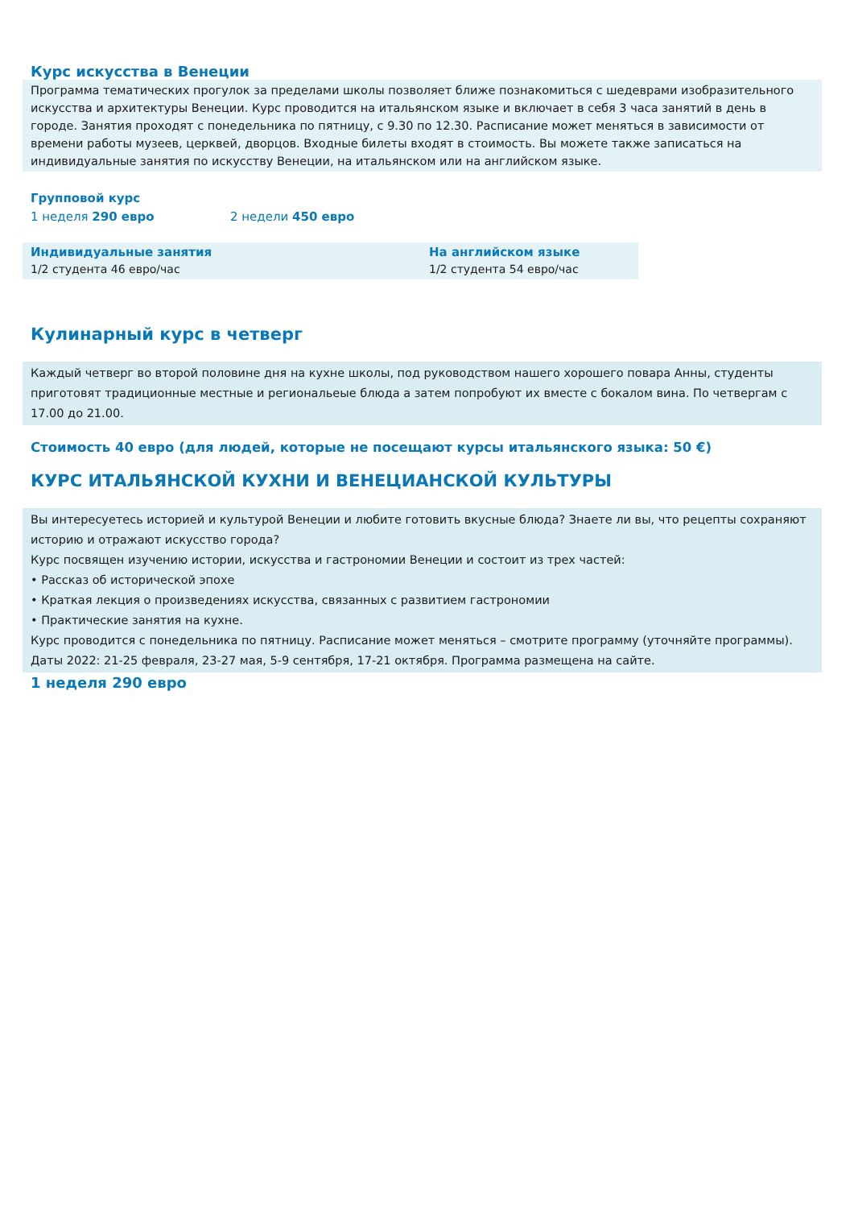Курс искусства в Венеции
Программа тематических прогулок за пределами школы позволяет ближе познакомиться с шедеврами изобразительного искусства и архитектуры Венеции. Курс проводится на итальянском языке и включает в себя 3 часа занятий в день в городе. Занятия проходят с понедельника по пятницу, с 9.30 по 12.30. Расписание может меняться в зависимости от времени работы музеев, церквей, дворцов. Входные билеты входят в стоимость. Вы можете также записаться на индивидуальные занятия по искусству Венеции, на итальянском или на английском языке.
Групповой курс
1 неделя 290 евро 2 недели 450 евро
Индивидуальные занятия
1/2 студента 46 евро/час
На английском языке
1/2 студента 54 евро/час
Кулинарный курс в четверг
Каждый четверг во второй половине дня на кухне школы, под руководством нашего хорошего повара Анны, студенты приготовят традиционные местные и региональеые блюда а затем попробуют их вместе с бокалом вина. По четвергам с 17.00 до 21.00.
Стоимость 40 евро (для людей, которые не посещают курсы итальянского языка: 50 €)
КУРС ИТАЛЬЯНСКОЙ КУХНИ И ВЕНЕЦИАНСКОЙ КУЛЬТУРЫ
Вы интересуетесь историей и культурой Венеции и любите готовить вкусные блюда? Знаете ли вы, что рецепты сохраняют историю и отражают искусство города?
Курс посвящен изучению истории, искусства и гастрономии Венеции и состоит из трех частей:
• Рассказ об исторической эпохе
• Краткая лекция о произведениях искусства, связанных с развитием гастрономии
• Практические занятия на кухне.
Курс проводится с понедельника по пятницу. Расписание может меняться – смотрите программу (уточняйте программы).
Даты 2022: 21-25 февраля, 23-27 мая, 5-9 сентября, 17-21 октября. Программа размещена на сайте.
1 неделя 290 евро